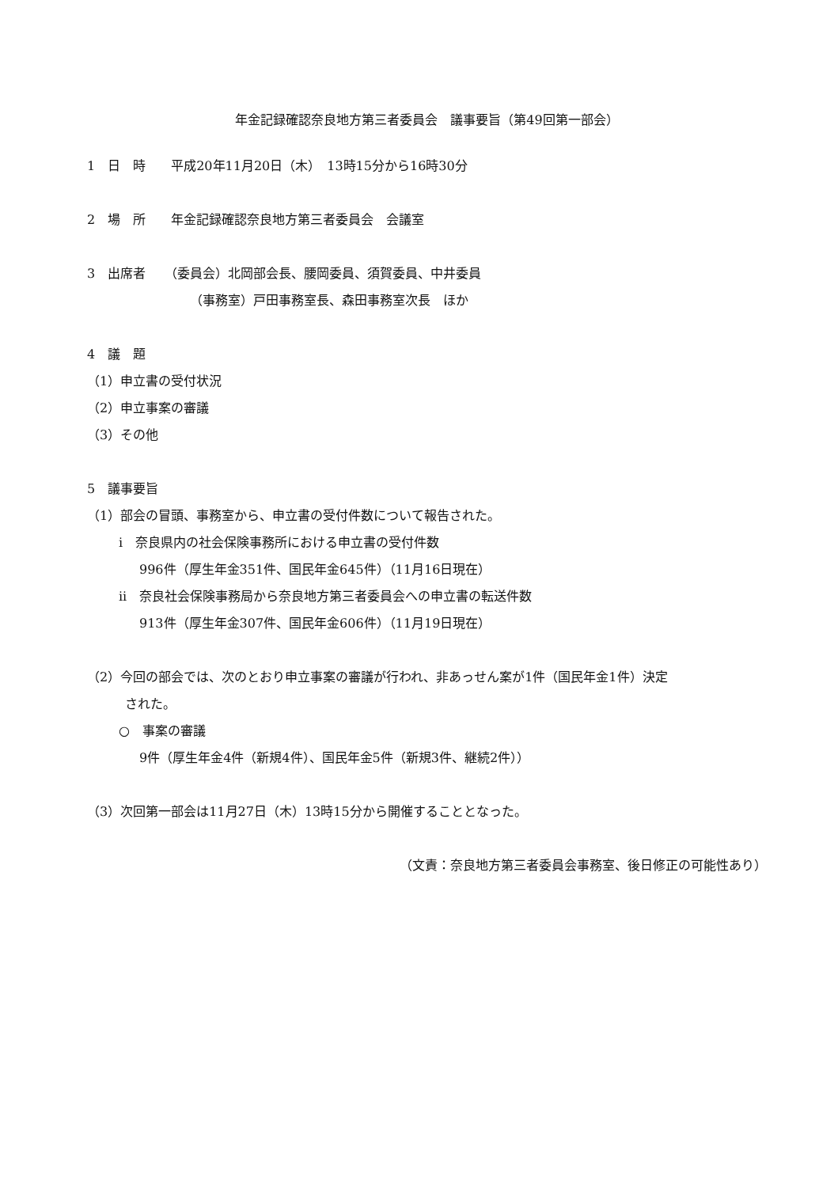年金記録確認奈良地方第三者委員会　議事要旨（第49回第一部会）
1　日　時　　平成20年11月20日（木）　13時15分から16時30分
2　場　所　　年金記録確認奈良地方第三者委員会　会議室
3　出席者　　（委員会）北岡部会長、腰岡委員、須賀委員、中井委員
（事務室）戸田事務室長、森田事務室次長　ほか
4　議　題
（1）申立書の受付状況
（2）申立事案の審議
（3）その他
5　議事要旨
（1）部会の冒頭、事務室から、申立書の受付件数について報告された。
i　奈良県内の社会保険事務所における申立書の受付件数
996件（厚生年金351件、国民年金645件）（11月16日現在）
ii　奈良社会保険事務局から奈良地方第三者委員会への申立書の転送件数
913件（厚生年金307件、国民年金606件）（11月19日現在）
（2）今回の部会では、次のとおり申立事案の審議が行われ、非あっせん案が1件（国民年金1件）決定
された。
○　事案の審議
9件（厚生年金4件（新規4件）、国民年金5件（新規3件、継続2件））
（3）次回第一部会は11月27日（木）13時15分から開催することとなった。
（文責：奈良地方第三者委員会事務室、後日修正の可能性あり）